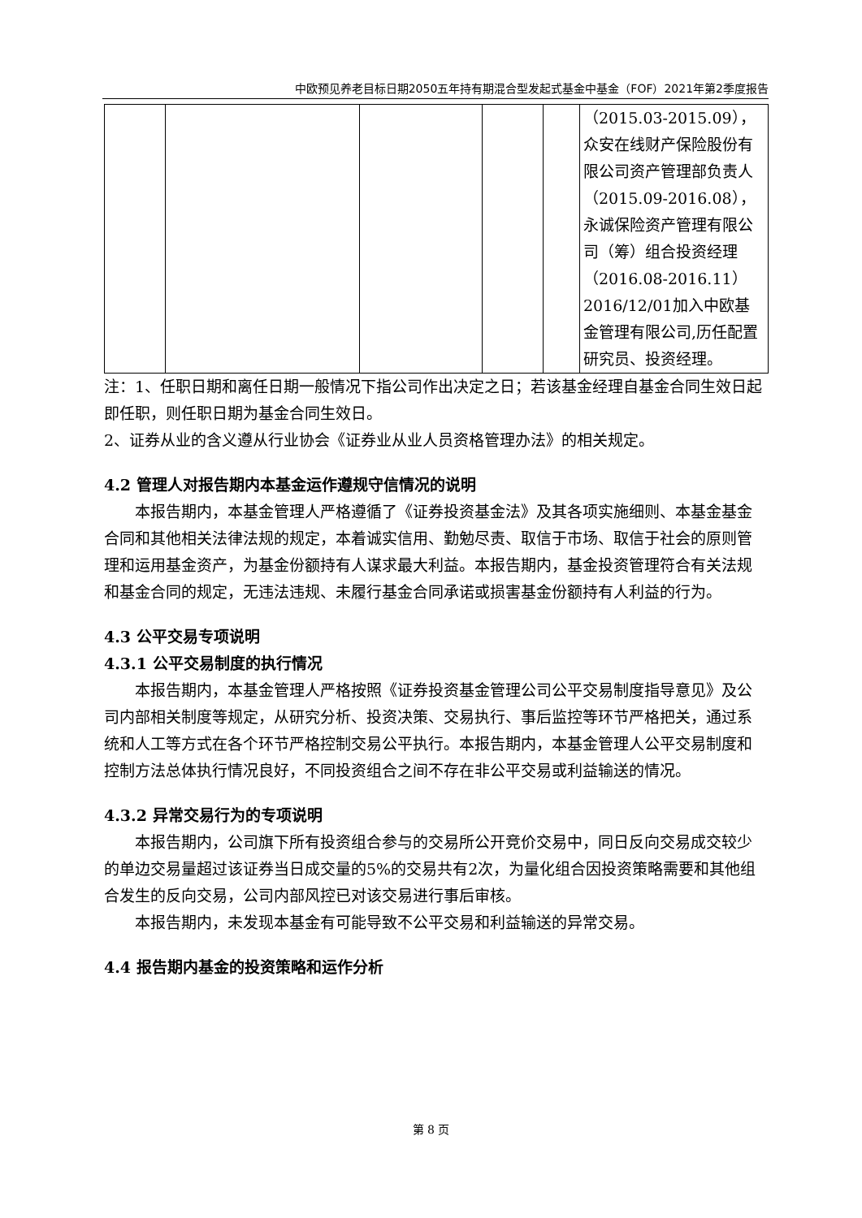中欧预见养老目标日期2050五年持有期混合型发起式基金中基金（FOF）2021年第2季度报告
| | | | | | （2015.03-2015.09），众安在线财产保险股份有限公司资产管理部负责人（2015.09-2016.08），永诚保险资产管理有限公司（筹）组合投资经理（2016.08-2016.11）2016/12/01加入中欧基金管理有限公司,历任配置研究员、投资经理。 |
注：1、任职日期和离任日期一般情况下指公司作出决定之日；若该基金经理自基金合同生效日起即任职，则任职日期为基金合同生效日。
2、证券从业的含义遵从行业协会《证券业从业人员资格管理办法》的相关规定。
4.2 管理人对报告期内本基金运作遵规守信情况的说明
本报告期内，本基金管理人严格遵循了《证券投资基金法》及其各项实施细则、本基金基金合同和其他相关法律法规的规定，本着诚实信用、勤勉尽责、取信于市场、取信于社会的原则管理和运用基金资产，为基金份额持有人谋求最大利益。本报告期内，基金投资管理符合有关法规和基金合同的规定，无违法违规、未履行基金合同承诺或损害基金份额持有人利益的行为。
4.3 公平交易专项说明
4.3.1 公平交易制度的执行情况
本报告期内，本基金管理人严格按照《证券投资基金管理公司公平交易制度指导意见》及公司内部相关制度等规定，从研究分析、投资决策、交易执行、事后监控等环节严格把关，通过系统和人工等方式在各个环节严格控制交易公平执行。本报告期内，本基金管理人公平交易制度和控制方法总体执行情况良好，不同投资组合之间不存在非公平交易或利益输送的情况。
4.3.2 异常交易行为的专项说明
本报告期内，公司旗下所有投资组合参与的交易所公开竞价交易中，同日反向交易成交较少的单边交易量超过该证券当日成交量的5%的交易共有2次，为量化组合因投资策略需要和其他组合发生的反向交易，公司内部风控已对该交易进行事后审核。
本报告期内，未发现本基金有可能导致不公平交易和利益输送的异常交易。
4.4 报告期内基金的投资策略和运作分析
第 8 页